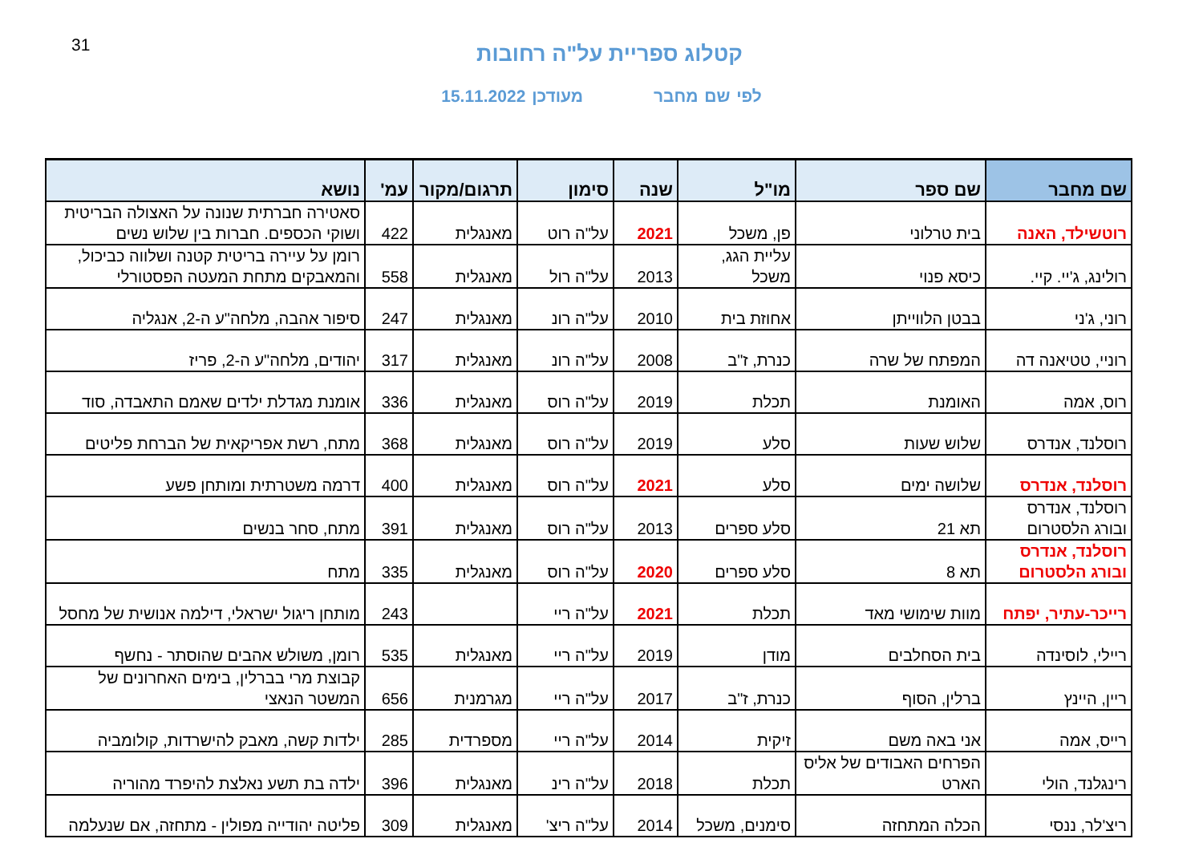31
קטלוג ספריית על"ה רחובות
לפי שם מחבר מעודכן 15.11.2022
| שם מחבר | שם ספר | מו"ל | שנה | סימון | תרגום/מקור | עמ' | נושא |
| --- | --- | --- | --- | --- | --- | --- | --- |
| רוטשילד, האנה | בית טרלוני | פן, משכל | 2021 | על"ה רוט | מאנגלית | 422 | סאטירה חברתית שנונה על האצולה הבריטית ושוקי הכספים. חברות בין שלוש נשים |
| רולינג, ג'יי. קיי. | כיסא פנוי | עליית הגג, משכל | 2013 | על"ה רול | מאנגלית | 558 | רומן על עיירה בריטית קטנה ושלווה כביכול, והמאבקים מתחת המעטה הפסטורלי |
| רוני, ג'ני | בבטן הלווייתן | אחוזת בית | 2010 | על"ה רונ | מאנגלית | 247 | סיפור אהבה, מלחה"ע ה-2, אנגליה |
| רוניי, טטיאנה דה | המפתח של שרה | כנרת, ז"ב | 2008 | על"ה רונ | מאנגלית | 317 | יהודים, מלחה"ע ה-2, פריז |
| רוס, אמה | האומנת | תכלת | 2019 | על"ה רוס | מאנגלית | 336 | אומנת מגדלת ילדים שאמם התאבדה, סוד |
| רוסלנד, אנדרס | שלוש שעות | סלע | 2019 | על"ה רוס | מאנגלית | 368 | מתח, רשת אפריקאית של הברחת פליטים |
| רוסלנד, אנדרס | שלושה ימים | סלע | 2021 | על"ה רוס | מאנגלית | 400 | דרמה משטרתית ומותחן פשע |
| רוסלנד, אנדרס ובורג הלסטרום | תא 21 | סלע ספרים | 2013 | על"ה רוס | מאנגלית | 391 | מתח, סחר בנשים |
| רוסלנד, אנדרס ובורג הלסטרום | תא 8 | סלע ספרים | 2020 | על"ה רוס | מאנגלית | 335 | מתח |
| רייכר-עתיר, יפתח | מוות שימושי מאד | תכלת | 2021 | על"ה ריי | | 243 | מותחן ריגול ישראלי, דילמה אנושית של מחסל |
| ריילי, לוסינדה | בית הסחלבים | מודן | 2019 | על"ה ריי | מאנגלית | 535 | רומן, משולש אהבים שהוסתר - נחשף |
| ריין, היינץ | ברלין, הסוף | כנרת, ז"ב | 2017 | על"ה ריי | מגרמנית | 656 | קבוצת מרי בברלין, בימים האחרונים של המשטר הנאצי |
| רייס, אמה | אני באה משם | זיקית | 2014 | על"ה ריי | מספרדית | 285 | ילדות קשה, מאבק להישרדות, קולומביה |
| רינגלנד, הולי | הפרחים האבודים של אליס הארט | תכלת | 2018 | על"ה רינ | מאנגלית | 396 | ילדה בת תשע נאלצת להיפרד מהוריה |
| ריצ'לר, ננסי | הכלה המתחזה | סימנים, משכל | 2014 | על"ה ריצ' | מאנגלית | 309 | פליטה יהודייה מפולין - מתחזה, אם שנעלמה |